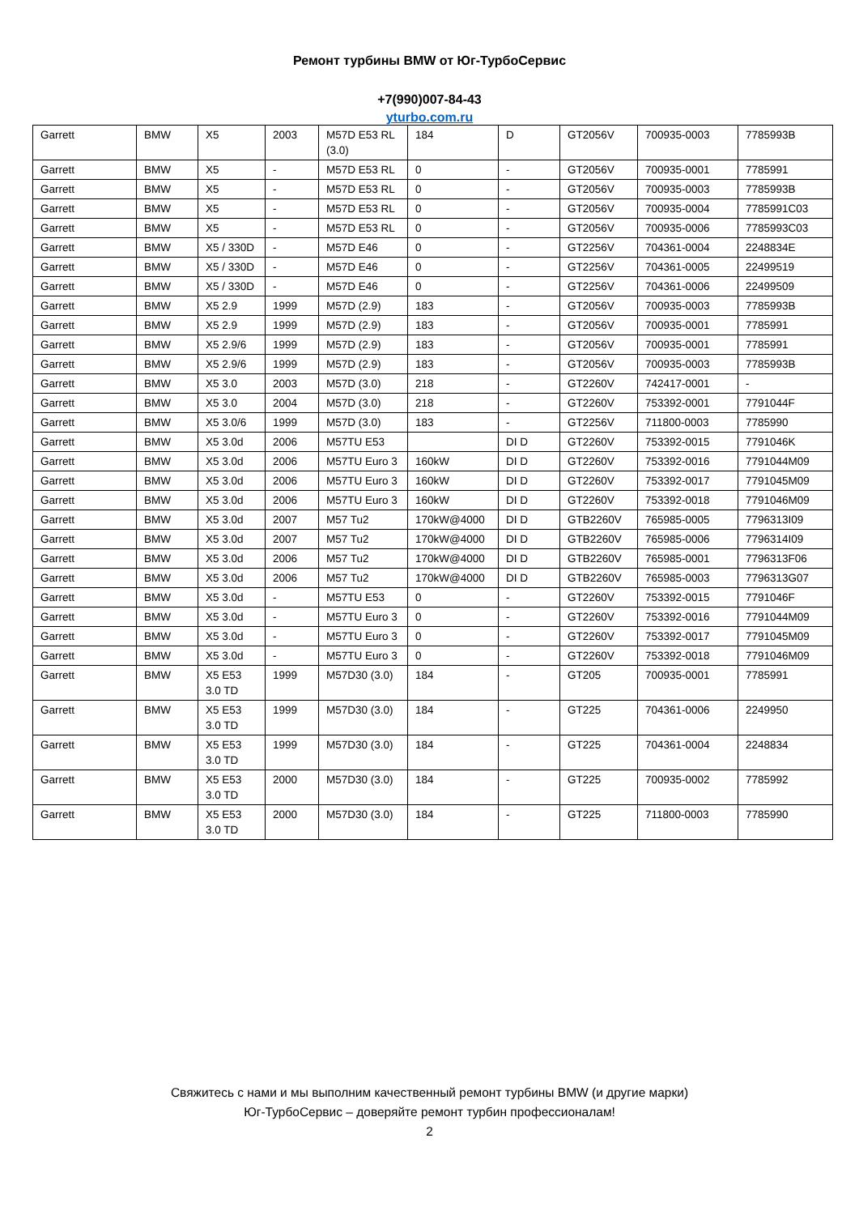Ремонт турбины BMW от Юг-ТурбоСервис
+7(990)007-84-43
yturbo.com.ru
| Garrett | BMW | X5 | 2003 | M57D E53 RL (3.0) | 184 | D | GT2056V | 700935-0003 | 7785993B |
| Garrett | BMW | X5 | - | M57D E53 RL | 0 | - | GT2056V | 700935-0001 | 7785991 |
| Garrett | BMW | X5 | - | M57D E53 RL | 0 | - | GT2056V | 700935-0003 | 7785993B |
| Garrett | BMW | X5 | - | M57D E53 RL | 0 | - | GT2056V | 700935-0004 | 7785991C03 |
| Garrett | BMW | X5 | - | M57D E53 RL | 0 | - | GT2056V | 700935-0006 | 7785993C03 |
| Garrett | BMW | X5 / 330D | - | M57D E46 | 0 | - | GT2256V | 704361-0004 | 2248834E |
| Garrett | BMW | X5 / 330D | - | M57D E46 | 0 | - | GT2256V | 704361-0005 | 22499519 |
| Garrett | BMW | X5 / 330D | - | M57D E46 | 0 | - | GT2256V | 704361-0006 | 22499509 |
| Garrett | BMW | X5 2.9 | 1999 | M57D (2.9) | 183 | - | GT2056V | 700935-0003 | 7785993B |
| Garrett | BMW | X5 2.9 | 1999 | M57D (2.9) | 183 | - | GT2056V | 700935-0001 | 7785991 |
| Garrett | BMW | X5 2.9/6 | 1999 | M57D (2.9) | 183 | - | GT2056V | 700935-0001 | 7785991 |
| Garrett | BMW | X5 2.9/6 | 1999 | M57D (2.9) | 183 | - | GT2056V | 700935-0003 | 7785993B |
| Garrett | BMW | X5 3.0 | 2003 | M57D (3.0) | 218 | - | GT2260V | 742417-0001 | - |
| Garrett | BMW | X5 3.0 | 2004 | M57D (3.0) | 218 | - | GT2260V | 753392-0001 | 7791044F |
| Garrett | BMW | X5 3.0/6 | 1999 | M57D (3.0) | 183 | - | GT2256V | 711800-0003 | 7785990 |
| Garrett | BMW | X5 3.0d | 2006 | M57TU E53 | | DI D | GT2260V | 753392-0015 | 7791046K |
| Garrett | BMW | X5 3.0d | 2006 | M57TU Euro 3 | 160kW | DI D | GT2260V | 753392-0016 | 7791044M09 |
| Garrett | BMW | X5 3.0d | 2006 | M57TU Euro 3 | 160kW | DI D | GT2260V | 753392-0017 | 7791045M09 |
| Garrett | BMW | X5 3.0d | 2006 | M57TU Euro 3 | 160kW | DI D | GT2260V | 753392-0018 | 7791046M09 |
| Garrett | BMW | X5 3.0d | 2007 | M57 Tu2 | 170kW@4000 | DI D | GTB2260V | 765985-0005 | 7796313I09 |
| Garrett | BMW | X5 3.0d | 2007 | M57 Tu2 | 170kW@4000 | DI D | GTB2260V | 765985-0006 | 7796314I09 |
| Garrett | BMW | X5 3.0d | 2006 | M57 Tu2 | 170kW@4000 | DI D | GTB2260V | 765985-0001 | 7796313F06 |
| Garrett | BMW | X5 3.0d | 2006 | M57 Tu2 | 170kW@4000 | DI D | GTB2260V | 765985-0003 | 7796313G07 |
| Garrett | BMW | X5 3.0d | - | M57TU E53 | 0 | - | GT2260V | 753392-0015 | 7791046F |
| Garrett | BMW | X5 3.0d | - | M57TU Euro 3 | 0 | - | GT2260V | 753392-0016 | 7791044M09 |
| Garrett | BMW | X5 3.0d | - | M57TU Euro 3 | 0 | - | GT2260V | 753392-0017 | 7791045M09 |
| Garrett | BMW | X5 3.0d | - | M57TU Euro 3 | 0 | - | GT2260V | 753392-0018 | 7791046M09 |
| Garrett | BMW | X5 E53 3.0 TD | 1999 | M57D30 (3.0) | 184 | - | GT205 | 700935-0001 | 7785991 |
| Garrett | BMW | X5 E53 3.0 TD | 1999 | M57D30 (3.0) | 184 | - | GT225 | 704361-0006 | 2249950 |
| Garrett | BMW | X5 E53 3.0 TD | 1999 | M57D30 (3.0) | 184 | - | GT225 | 704361-0004 | 2248834 |
| Garrett | BMW | X5 E53 3.0 TD | 2000 | M57D30 (3.0) | 184 | - | GT225 | 700935-0002 | 7785992 |
| Garrett | BMW | X5 E53 3.0 TD | 2000 | M57D30 (3.0) | 184 | - | GT225 | 711800-0003 | 7785990 |
Свяжитесь с нами и мы выполним качественный ремонт турбины BMW (и другие марки)
Юг-ТурбоСервис – доверяйте ремонт турбин профессионалам!
2